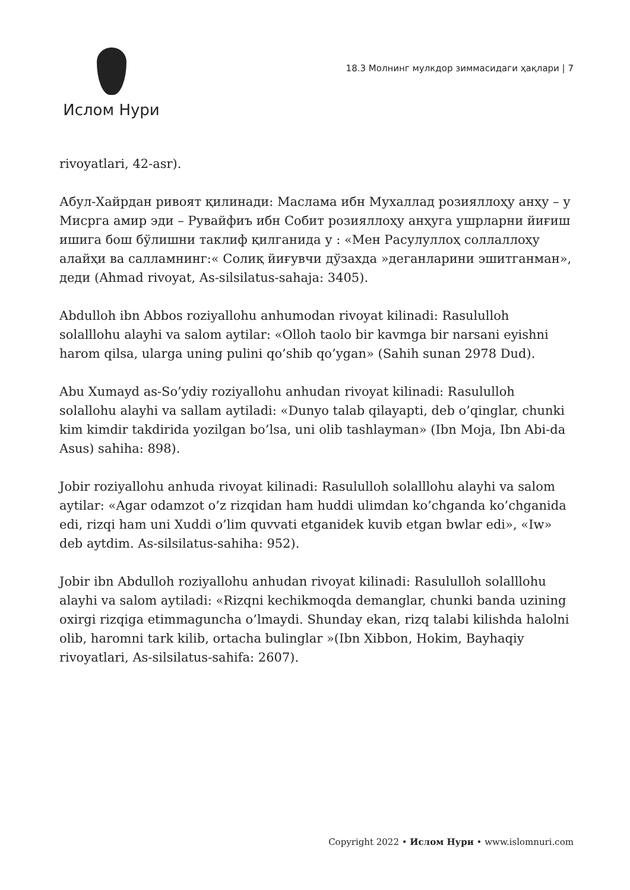Ислом Нури
18.3 Молнинг мулкдор зиммасидаги ҳақлари | 7
rivoyatlari, 42-asr).
Абул-Хайрдан ривоят қилинади: Маслама ибн Мухаллад розияллоҳу анҳу – у Мисрга амир эди – Рувайфиъ ибн Собит розияллоҳу анҳуга ушрларни йиғиш ишига бош бўлишни таклиф қилганида у : «Мен Расулуллоҳ соллаллоҳу алайҳи ва салламнинг:« Солиқ йиғувчи дўзахда »деганларини эшитганман», деди (Ahmad rivoyat, As-silsilatus-sahaja: 3405).
Abdulloh ibn Abbos roziyallohu anhumodan rivoyat kilinadi: Rasululloh solalllohu alayhi va salom aytilar: «Olloh taolo bir kavmga bir narsani eyishni harom qilsa, ularga uning pulini qo’shib qo’ygan» (Sahih sunan 2978 Dud).
Abu Xumayd as-So’ydiy roziyallohu anhudan rivoyat kilinadi: Rasululloh solallohu alayhi va sallam aytiladi: «Dunyo talab qilayapti, deb o’qinglar, chunki kim kimdir takdirida yozilgan bo’lsa, uni olib tashlayman» (Ibn Moja, Ibn Abi-da Asus) sahiha: 898).
Jobir roziyallohu anhuda rivoyat kilinadi: Rasululloh solalllohu alayhi va salom aytilar: «Agar odamzot o’z rizqidan ham huddi ulimdan ko’chganda ko’chganida edi, rizqi ham uni Xuddi o’lim quvvati etganidek kuvib etgan bwlar edi», «Iw» deb aytdim. As-silsilatus-sahiha: 952).
Jobir ibn Abdulloh roziyallohu anhudan rivoyat kilinadi: Rasululloh solalllohu alayhi va salom aytiladi: «Rizqni kechikmoqda demanglar, chunki banda uzining oxirgi rizqiga etimmaguncha o’lmaydi. Shunday ekan, rizq talabi kilishda halolni olib, haromni tark kilib, ortacha bulinglar »(Ibn Xibbon, Hokim, Bayhaqiy rivoyatlari, As-silsilatus-sahifa: 2607).
Copyright 2022 • Ислом Нури • www.islomnuri.com